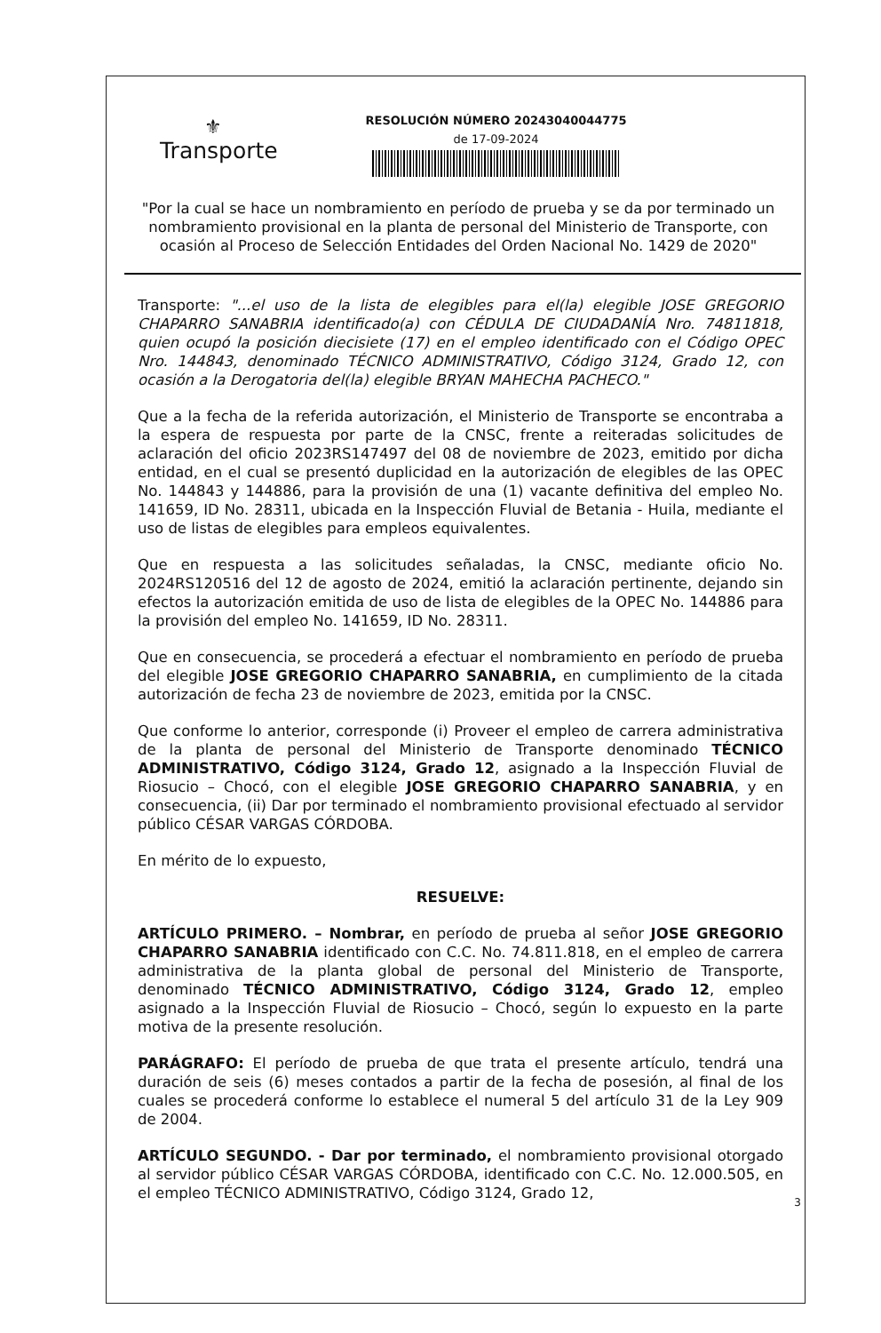⚜
Transporte
RESOLUCIÓN NÚMERO 20243040044775
de 17-09-2024
"Por la cual se hace un nombramiento en período de prueba y se da por terminado un nombramiento provisional en la planta de personal del Ministerio de Transporte, con ocasión al Proceso de Selección Entidades del Orden Nacional No. 1429 de 2020"
Transporte: "...el uso de la lista de elegibles para el(la) elegible JOSE GREGORIO CHAPARRO SANABRIA identificado(a) con CÉDULA DE CIUDADANÍA Nro. 74811818, quien ocupó la posición diecisiete (17) en el empleo identificado con el Código OPEC Nro. 144843, denominado TÉCNICO ADMINISTRATIVO, Código 3124, Grado 12, con ocasión a la Derogatoria del(la) elegible BRYAN MAHECHA PACHECO."
Que a la fecha de la referida autorización, el Ministerio de Transporte se encontraba a la espera de respuesta por parte de la CNSC, frente a reiteradas solicitudes de aclaración del oficio 2023RS147497 del 08 de noviembre de 2023, emitido por dicha entidad, en el cual se presentó duplicidad en la autorización de elegibles de las OPEC No. 144843 y 144886, para la provisión de una (1) vacante definitiva del empleo No. 141659, ID No. 28311, ubicada en la Inspección Fluvial de Betania - Huila, mediante el uso de listas de elegibles para empleos equivalentes.
Que en respuesta a las solicitudes señaladas, la CNSC, mediante oficio No. 2024RS120516 del 12 de agosto de 2024, emitió la aclaración pertinente, dejando sin efectos la autorización emitida de uso de lista de elegibles de la OPEC No. 144886 para la provisión del empleo No. 141659, ID No. 28311.
Que en consecuencia, se procederá a efectuar el nombramiento en período de prueba del elegible JOSE GREGORIO CHAPARRO SANABRIA, en cumplimiento de la citada autorización de fecha 23 de noviembre de 2023, emitida por la CNSC.
Que conforme lo anterior, corresponde (i) Proveer el empleo de carrera administrativa de la planta de personal del Ministerio de Transporte denominado TÉCNICO ADMINISTRATIVO, Código 3124, Grado 12, asignado a la Inspección Fluvial de Riosucio – Chocó, con el elegible JOSE GREGORIO CHAPARRO SANABRIA, y en consecuencia, (ii) Dar por terminado el nombramiento provisional efectuado al servidor público CÉSAR VARGAS CÓRDOBA.
En mérito de lo expuesto,
RESUELVE:
ARTÍCULO PRIMERO. – Nombrar, en período de prueba al señor JOSE GREGORIO CHAPARRO SANABRIA identificado con C.C. No. 74.811.818, en el empleo de carrera administrativa de la planta global de personal del Ministerio de Transporte, denominado TÉCNICO ADMINISTRATIVO, Código 3124, Grado 12, empleo asignado a la Inspección Fluvial de Riosucio – Chocó, según lo expuesto en la parte motiva de la presente resolución.
PARÁGRAFO: El período de prueba de que trata el presente artículo, tendrá una duración de seis (6) meses contados a partir de la fecha de posesión, al final de los cuales se procederá conforme lo establece el numeral 5 del artículo 31 de la Ley 909 de 2004.
ARTÍCULO SEGUNDO. - Dar por terminado, el nombramiento provisional otorgado al servidor público CÉSAR VARGAS CÓRDOBA, identificado con C.C. No. 12.000.505, en el empleo TÉCNICO ADMINISTRATIVO, Código 3124, Grado 12,
3